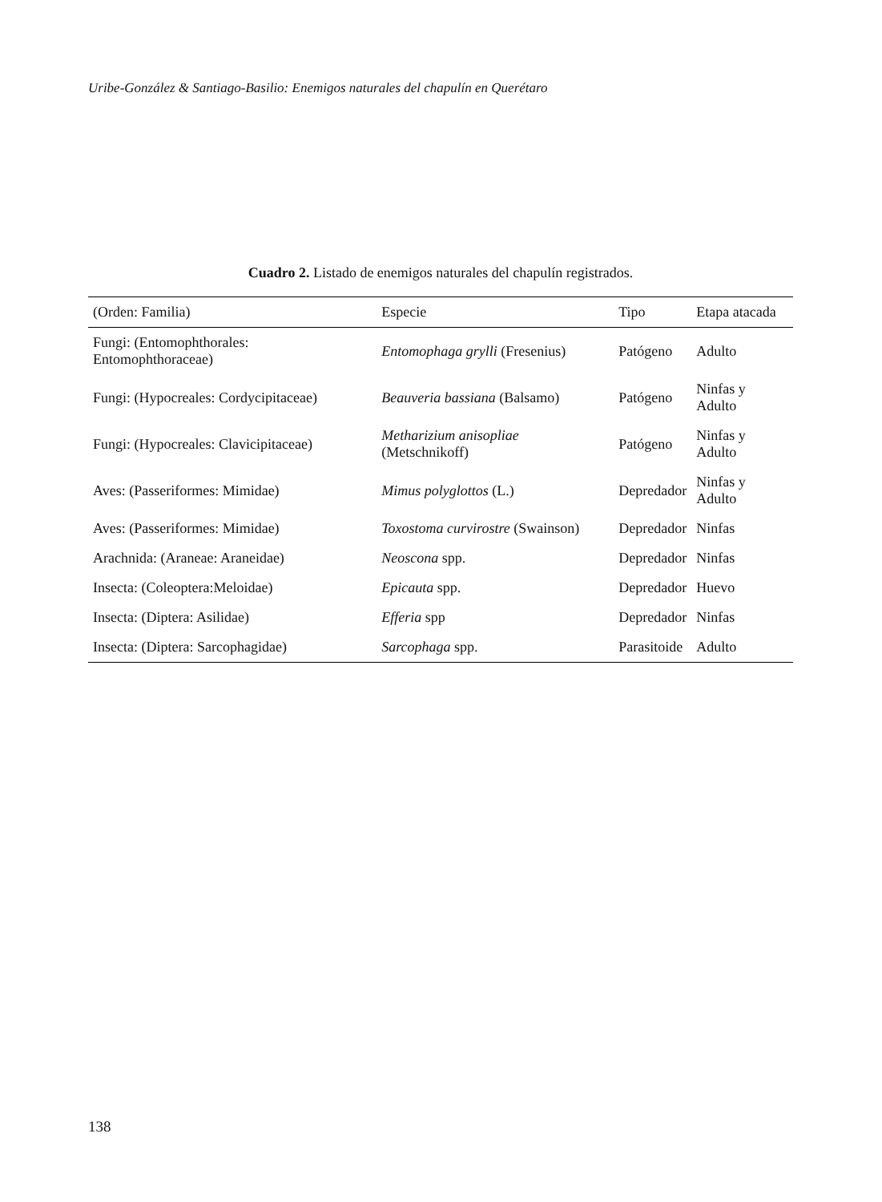Uribe-González & Santiago-Basilio: Enemigos naturales del chapulín en Querétaro
Cuadro 2. Listado de enemigos naturales del chapulín registrados.
| (Orden: Familia) | Especie | Tipo | Etapa atacada |
| --- | --- | --- | --- |
| Fungi: (Entomophthorales: Entomophthoraceae) | Entomophaga grylli (Fresenius) | Patógeno | Adulto |
| Fungi: (Hypocreales: Cordycipitaceae) | Beauveria bassiana (Balsamo) | Patógeno | Ninfas y Adulto |
| Fungi: (Hypocreales: Clavicipitaceae) | Metharizium anisopliae (Metschnikoff) | Patógeno | Ninfas y Adulto |
| Aves: (Passeriformes: Mimidae) | Mimus polyglottos (L.) | Depredador | Ninfas y Adulto |
| Aves: (Passeriformes: Mimidae) | Toxostoma curvirostre (Swainson) | Depredador | Ninfas |
| Arachnida: (Araneae: Araneidae) | Neoscona spp. | Depredador | Ninfas |
| Insecta: (Coleoptera:Meloidae) | Epicauta spp. | Depredador | Huevo |
| Insecta: (Diptera: Asilidae) | Efferia spp | Depredador | Ninfas |
| Insecta: (Diptera: Sarcophagidae) | Sarcophaga spp. | Parasitoide | Adulto |
138